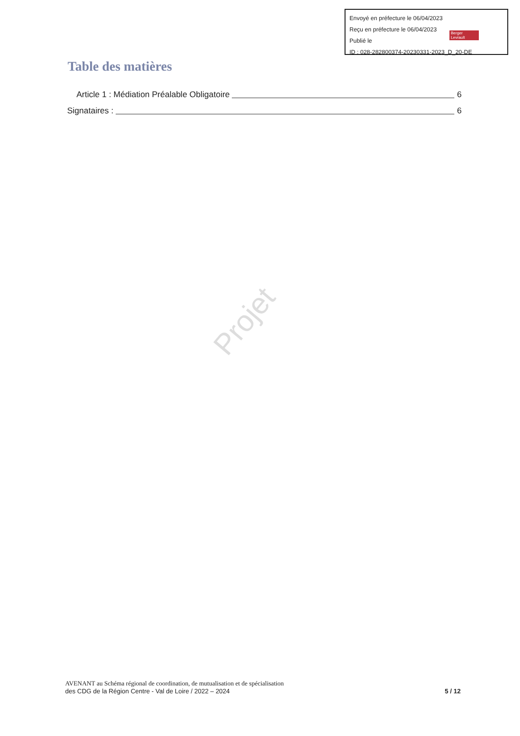Envoyé en préfecture le 06/04/2023
Reçu en préfecture le 06/04/2023
Publié le
ID : 028-282800374-20230331-2023_D_20-DE
Berger Levrault
Table des matières
Article 1 : Médiation Préalable Obligatoire 6
Signataires : 6
Projet
AVENANT au Schéma régional de coordination, de mutualisation et de spécialisation
des CDG de la Région Centre - Val de Loire / 2022 – 2024
5 / 12